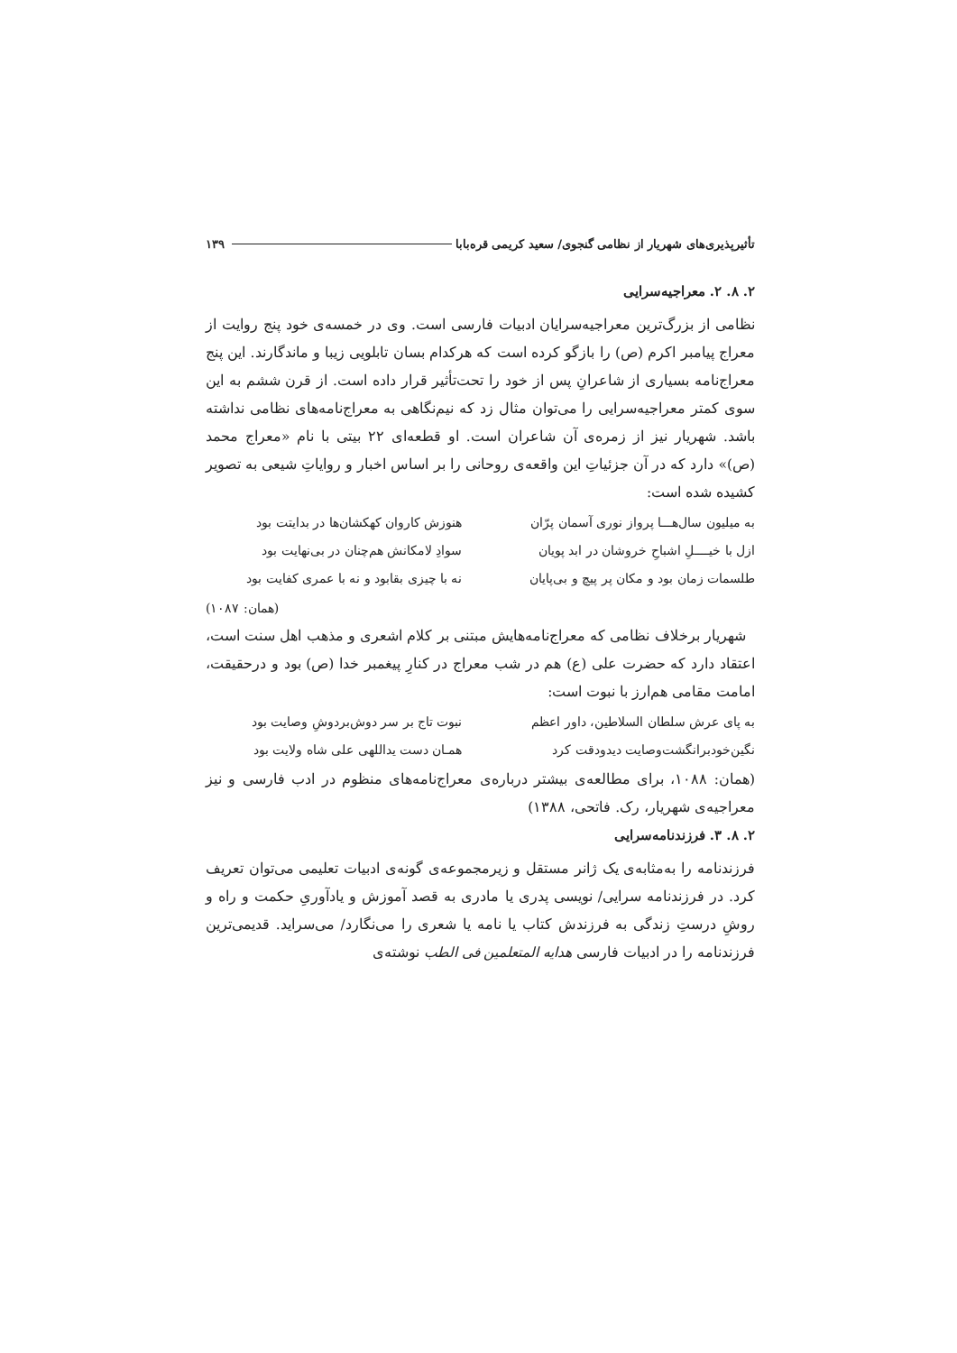تأثیرپذیری‌های شهریار از نظامی گنجوی/ سعید کریمی قره‌بابا ۱۳۹
۲. ۸. ۲. معراجیه‌سرایی
نظامی از بزرگ‌ترین معراجیه‌سرایان ادبیات فارسی است. وی در خمسه‌ی خود پنج روایت از معراج پیامبر اکرم (ص) را بازگو کرده است که هرکدام بسان تابلویی زیبا و ماندگارند. این پنج معراج‌نامه بسیاری از شاعرانِ پس از خود را تحت‌تأثیر قرار داده است. از قرن ششم به این سوی کمتر معراجیه‌سرایی را می‌توان مثال زد که نیم‌نگاهی به معراج‌نامه‌های نظامی نداشته باشد. شهریار نیز از زمره‌ی آن شاعران است. او قطعه‌ای ۲۲ بیتی با نام «معراج محمد (ص)» دارد که در آن جزئیاتِ این واقعه‌ی روحانی را بر اساس اخبار و روایاتِ شیعی به تصویر کشیده شده است:
به میلیون سال‌هـــا پرواز نوری آسمان پرّان هنوزش کاروان کهکشان‌ها در بدایتت بود ازل با خیــــلِ اشباحِ خروشان در ابد پویان سوادِ لامکانش هم‌چنان در بی‌نهایت بود طلسمات زمان بود و مکان پر پیچ و بی‌پایان نه با چیزی بقابود و نه با عمری کفایت بود
(همان: ۱۰۸۷)
شهریار برخلاف نظامی که معراج‌نامه‌هایش مبتنی بر کلام اشعری و مذهب اهل سنت است، اعتقاد دارد که حضرت علی (ع) هم در شب معراج در کنارِ پیغمبر خدا (ص) بود و درحقیقت، امامت مقامی هم‌ارز با نبوت است:
به پای عرش سلطان السلاطین، داور اعظم نبوت تاج بر سر دوش‌بردوشِ وصایت بود نگین‌خودبرانگشت‌وصایت دیدودقت کرد همـان دست یداللهی علی شاه ولایت بود
(همان: ۱۰۸۸، برای مطالعه‌ی بیشتر درباره‌ی معراج‌نامه‌های منظوم در ادب فارسی و نیز معراجیه‌ی شهریار، رک. فاتحی، ۱۳۸۸)
۲. ۸. ۳. فرزندنامه‌سرایی
فرزندنامه را به‌مثابه‌ی یک ژانر مستقل و زیرمجموعه‌ی گونه‌ی ادبیات تعلیمی می‌توان تعریف کرد. در فرزندنامه سرایی/ نویسی پدری یا مادری به قصد آموزش و یادآوریِ حکمت و راه و روشِ درستِ زندگی به فرزندش کتاب یا نامه یا شعری را می‌نگارد/ می‌سراید. قدیمی‌ترین فرزندنامه را در ادبیات فارسی هدایه المتعلمین فی الطب نوشته‌ی